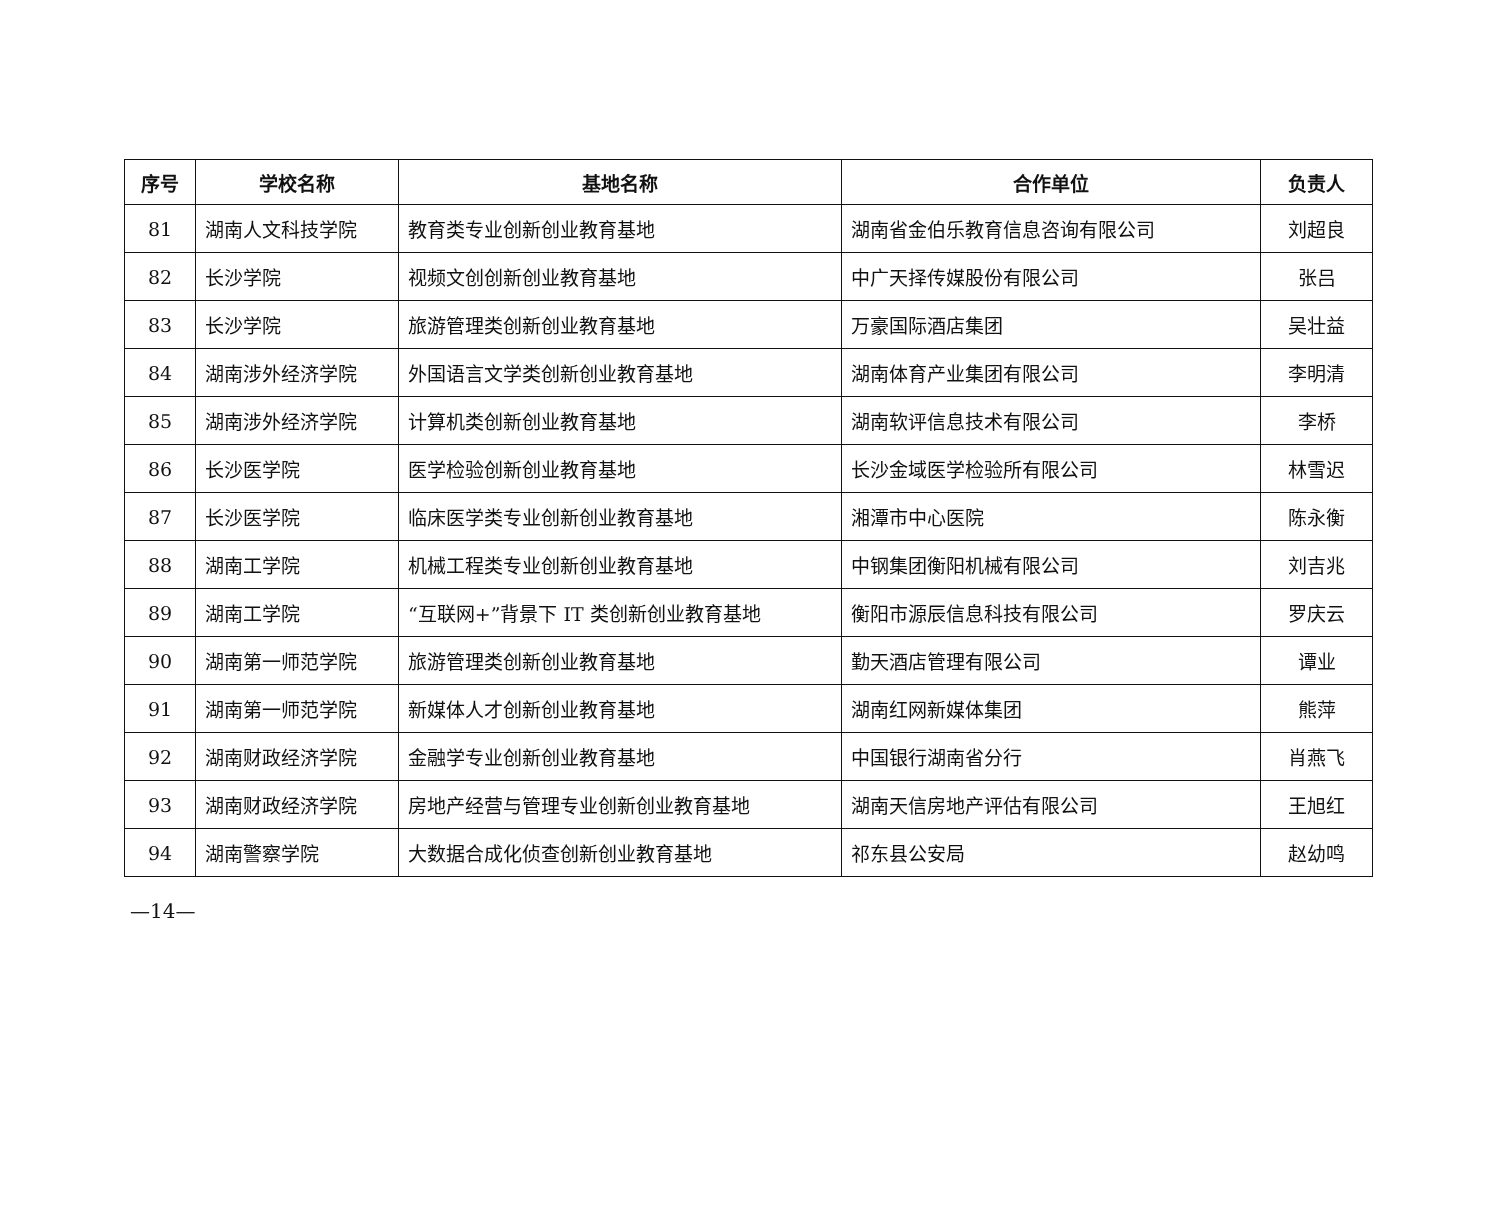| 序号 | 学校名称 | 基地名称 | 合作单位 | 负责人 |
| --- | --- | --- | --- | --- |
| 81 | 湖南人文科技学院 | 教育类专业创新创业教育基地 | 湖南省金伯乐教育信息咨询有限公司 | 刘超良 |
| 82 | 长沙学院 | 视频文创创新创业教育基地 | 中广天择传媒股份有限公司 | 张吕 |
| 83 | 长沙学院 | 旅游管理类创新创业教育基地 | 万豪国际酒店集团 | 吴壮益 |
| 84 | 湖南涉外经济学院 | 外国语言文学类创新创业教育基地 | 湖南体育产业集团有限公司 | 李明清 |
| 85 | 湖南涉外经济学院 | 计算机类创新创业教育基地 | 湖南软评信息技术有限公司 | 李桥 |
| 86 | 长沙医学院 | 医学检验创新创业教育基地 | 长沙金域医学检验所有限公司 | 林雪迟 |
| 87 | 长沙医学院 | 临床医学类专业创新创业教育基地 | 湘潭市中心医院 | 陈永衡 |
| 88 | 湖南工学院 | 机械工程类专业创新创业教育基地 | 中钢集团衡阳机械有限公司 | 刘吉兆 |
| 89 | 湖南工学院 | “互联网+”背景下 IT 类创新创业教育基地 | 衡阳市源辰信息科技有限公司 | 罗庆云 |
| 90 | 湖南第一师范学院 | 旅游管理类创新创业教育基地 | 勤天酒店管理有限公司 | 谭业 |
| 91 | 湖南第一师范学院 | 新媒体人才创新创业教育基地 | 湖南红网新媒体集团 | 熊萍 |
| 92 | 湖南财政经济学院 | 金融学专业创新创业教育基地 | 中国银行湖南省分行 | 肖燕飞 |
| 93 | 湖南财政经济学院 | 房地产经营与管理专业创新创业教育基地 | 湖南天信房地产评估有限公司 | 王旭红 |
| 94 | 湖南警察学院 | 大数据合成化侦查创新创业教育基地 | 祁东县公安局 | 赵幼鸣 |
—14—